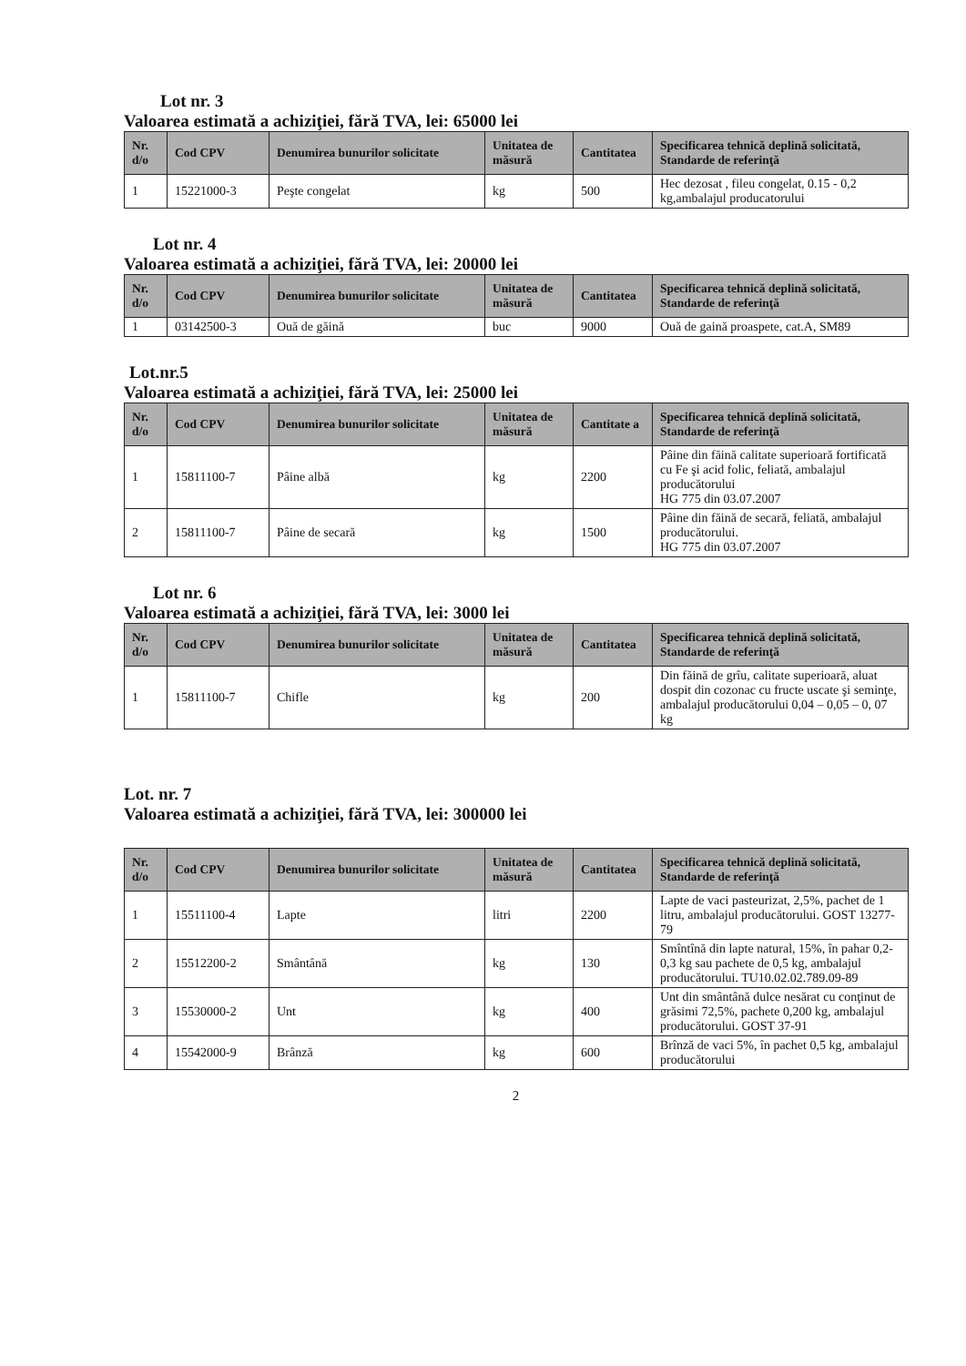Lot nr. 3
Valoarea estimată a achiziţiei, fără TVA, lei: 65000 lei
| Nr. d/o | Cod CPV | Denumirea bunurilor solicitate | Unitatea de măsură | Cantitatea | Specificarea tehnică deplină solicitată, Standarde de referinţă |
| --- | --- | --- | --- | --- | --- |
| 1 | 15221000-3 | Peşte congelat | kg | 500 | Hec dezosat , fileu congelat, 0.15 - 0,2 kg,ambalajul producatorului |
Lot nr. 4
Valoarea estimată a achiziţiei, fără TVA, lei: 20000 lei
| Nr. d/o | Cod CPV | Denumirea bunurilor solicitate | Unitatea de măsură | Cantitatea | Specificarea tehnică deplină solicitată, Standarde de referinţă |
| --- | --- | --- | --- | --- | --- |
| 1 | 03142500-3 | Ouă de găină | buc | 9000 | Ouă de gaină proaspete, cat.A, SM89 |
Lot.nr.5
Valoarea estimată a achiziţiei, fără TVA, lei: 25000 lei
| Nr. d/o | Cod CPV | Denumirea bunurilor solicitate | Unitatea de măsură | Cantitate a | Specificarea tehnică deplină solicitată, Standarde de referinţă |
| --- | --- | --- | --- | --- | --- |
| 1 | 15811100-7 | Pâine albă | kg | 2200 | Pâine din făină calitate superioară fortificată cu Fe şi acid folic, feliată, ambalajul producătorului HG 775 din 03.07.2007 |
| 2 | 15811100-7 | Pâine de secară | kg | 1500 | Pâine din făină de secară, feliată, ambalajul producătorului. HG 775 din 03.07.2007 |
Lot nr. 6
Valoarea estimată a achiziţiei, fără TVA, lei: 3000 lei
| Nr. d/o | Cod CPV | Denumirea bunurilor solicitate | Unitatea de măsură | Cantitatea | Specificarea tehnică deplină solicitată, Standarde de referinţă |
| --- | --- | --- | --- | --- | --- |
| 1 | 15811100-7 | Chifle | kg | 200 | Din făină de grîu, calitate superioară, aluat dospit din cozonac cu fructe uscate şi seminţe, ambalajul producătorului 0,04 – 0,05 – 0, 07 kg |
Lot. nr. 7
Valoarea estimată a achiziţiei, fără TVA, lei: 300000 lei
| Nr. d/o | Cod CPV | Denumirea bunurilor solicitate | Unitatea de măsură | Cantitatea | Specificarea tehnică deplină solicitată, Standarde de referinţă |
| --- | --- | --- | --- | --- | --- |
| 1 | 15511100-4 | Lapte | litri | 2200 | Lapte de vaci pasteurizat, 2,5%, pachet de 1 litru, ambalajul producătorului. GOST 13277-79 |
| 2 | 15512200-2 | Smântână | kg | 130 | Smîntînă din lapte natural, 15%, în pahar 0,2-0,3 kg sau pachete de 0,5 kg, ambalajul producătorului. TU10.02.02.789.09-89 |
| 3 | 15530000-2 | Unt | kg | 400 | Unt din smântână dulce nesărat cu conţinut de grăsimi 72,5%, pachete 0,200 kg, ambalajul producătorului. GOST 37-91 |
| 4 | 15542000-9 | Brânză | kg | 600 | Brînză de vaci 5%, în pachet 0,5 kg, ambalajul producătorului |
2